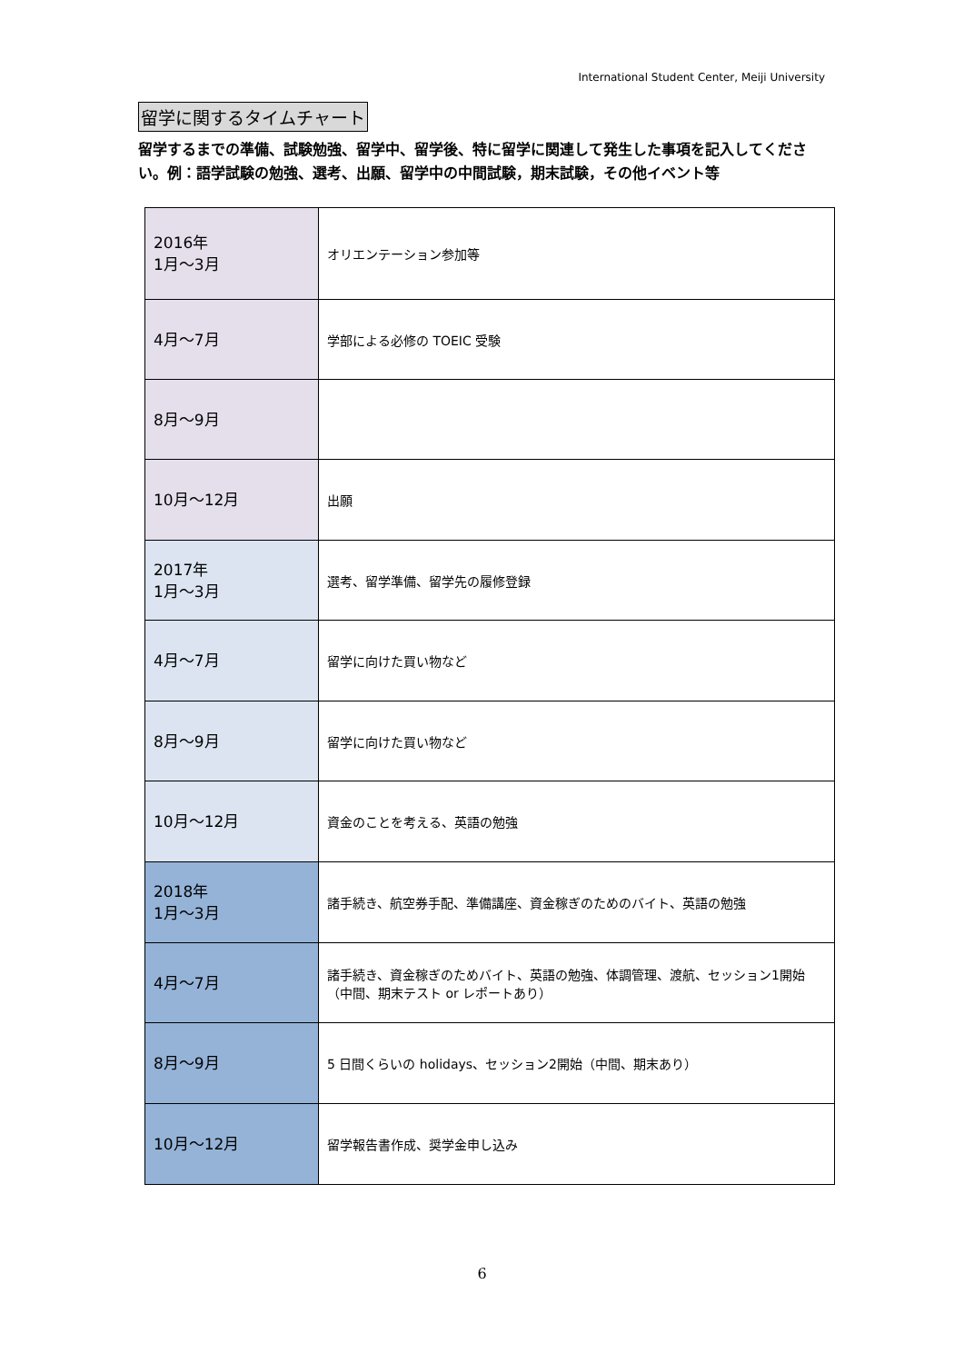International Student Center, Meiji University
留学に関するタイムチャート
留学するまでの準備、試験勉強、留学中、留学後、特に留学に関連して発生した事項を記入してください。例：語学試験の勉強、選考、出願、留学中の中間試験，期末試験，その他イベント等
| 2016年 1月～3月 | オリエンテーション参加等 |
| 4月～7月 | 学部による必修の TOEIC 受験 |
| 8月～9月 | |
| 10月～12月 | 出願 |
| 2017年 1月～3月 | 選考、留学準備、留学先の履修登録 |
| 4月～7月 | 留学に向けた買い物など |
| 8月～9月 | 留学に向けた買い物など |
| 10月～12月 | 資金のことを考える、英語の勉強 |
| 2018年 1月～3月 | 諸手続き、航空券手配、準備講座、資金稼ぎのためのバイト、英語の勉強 |
| 4月～7月 | 諸手続き、資金稼ぎのためバイト、英語の勉強、体調管理、渡航、セッション1開始（中間、期末テスト or レポートあり） |
| 8月～9月 | 5 日間くらいの holidays、セッション2開始（中間、期末あり） |
| 10月～12月 | 留学報告書作成、奨学金申し込み |
6